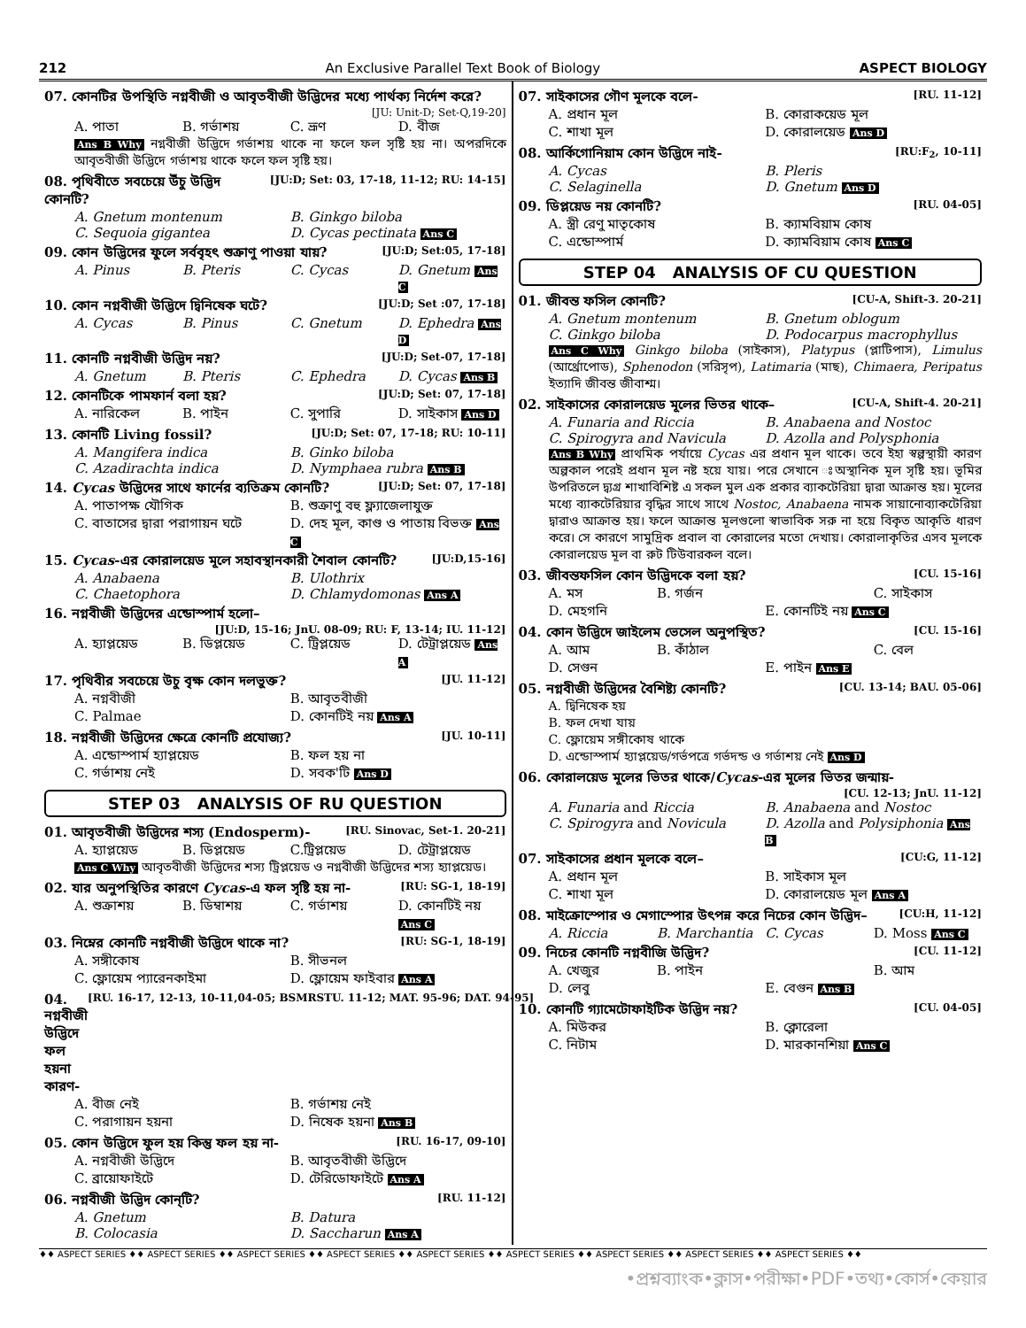212 An Exclusive Parallel Text Book of Biology ASPECT BIOLOGY
07. কোনটির উপস্থিতি নগ্নবীজী ও আবৃতবীজী উদ্ভিদের মধ্যে পার্থক্য নির্দেশ করে?
[JU: Unit-D; Set-Q,19-20]
A. পাতা B. গর্ভাশয় C. ভ্রূণ D. বীজ
Ans B Why নগ্নবীজী উদ্ভিদে গর্ভাশয় থাকে না ফলে ফল সৃষ্টি হয় না। অপরদিকে আবৃতবীজী উদ্ভিদে গর্ভাশয় থাকে ফলে ফল সৃষ্টি হয়।
08. পৃথিবীতে সবচেয়ে উঁচু উদ্ভিদ কোনটি? [JU:D; Set: 03, 17-18, 11-12; RU: 14-15]
A. Gnetum montenum B. Ginkgo biloba C. Sequoia gigantea D. Cycas pectinata Ans C
09. কোন উদ্ভিদের ফুলে সর্ববৃহৎ শুক্রাণু পাওয়া যায়? [JU:D; Set:05, 17-18]
A. Pinus B. Pteris C. Cycas D. Gnetum Ans C
10. কোন নগ্নবীজী উদ্ভিদে দ্বিনিষেক ঘটে? [JU:D; Set :07, 17-18]
A. Cycas B. Pinus C. Gnetum D. Ephedra Ans D
11. কোনটি নগ্নবীজী উদ্ভিদ নয়? [JU:D; Set-07, 17-18]
A. Gnetum B. Pteris C. Ephedra D. Cycas Ans B
12. কোনটিকে পামফার্ন বলা হয়? [JU:D; Set: 07, 17-18]
A. নারিকেল B. পাইন C. সুপারি D. সাইকাস Ans D
13. কোনটি Living fossil? [JU:D; Set: 07, 17-18; RU: 10-11]
A. Mangifera indica B. Ginko biloba C. Azadirachta indica D. Nymphaea rubra Ans B
14. Cycas উদ্ভিদের সাথে ফার্নের ব্যতিক্রম কোনটি? [JU:D; Set: 07, 17-18]
A. পাতাপক্ষ যৌগিক B. শুক্রাণু বহু ফ্ল্যাজেলাযুক্ত C. বাতাসের দ্বারা পরাগায়ন ঘটে D. দেহ মূল, কাণ্ড ও পাতায় বিভক্ত Ans C
15. Cycas-এর কোরালয়েড মূলে সহাবস্থানকারী শৈবাল কোনটি? [JU:D,15-16]
A. Anabaena B. Ulothrix C. Chaetophora D. Chlamydomonas Ans A
16. নগ্নবীজী উদ্ভিদের এন্ডোস্পার্ম হলো–
[JU:D, 15-16; JnU. 08-09; RU: F, 13-14; IU. 11-12]
A. হ্যাপ্লয়েড B. ডিপ্লয়েড C. ট্রিপ্লয়েড D. টেট্রাপ্লয়েড Ans A
17. পৃথিবীর সবচেয়ে উচু বৃক্ষ কোন দলভুক্ত? [JU. 11-12]
A. নগ্নবীজী B. আবৃতবীজী C. Palmae D. কোনটিই নয় Ans A
18. নগ্নবীজী উদ্ভিদের ক্ষেত্রে কোনটি প্রযোজ্য? [JU. 10-11]
A. এন্ডোস্পার্ম হ্যাপ্লয়েড B. ফল হয় না C. গর্ভাশয় নেই D. সবক'টি Ans D
STEP 03 ANALYSIS OF RU QUESTION
01. আবৃতবীজী উদ্ভিদের শস্য (Endosperm)- [RU. Sinovac, Set-1. 20-21]
A. হ্যাপ্লয়েড B. ডিপ্লয়েড C.ট্রিপ্লয়েড D. টেট্রাপ্লয়েড
Ans C Why আবৃতবীজী উদ্ভিদের শস্য ট্রিপ্লয়েড ও নগ্নবীজী উদ্ভিদের শস্য হ্যাপ্লয়েড।
02. যার অনুপস্থিতির কারণে Cycas-এ ফল সৃষ্টি হয় না- [RU: SG-1, 18-19]
A. শুক্রাশয় B. ডিম্বাশয় C. গর্ভাশয় D. কোনটিই নয় Ans C
03. নিম্নের কোনটি নগ্নবীজী উদ্ভিদে থাকে না? [RU: SG-1, 18-19]
A. সঙ্গীকোষ B. সীভনল C. ফ্লোয়েম প্যারেনকাইমা D. ফ্লোয়েম ফাইবার Ans A
04. নগ্নবীজী উদ্ভিদে ফল হয়না কারণ- [RU. 16-17, 12-13, 10-11,04-05; BSMRSTU. 11-12; MAT. 95-96; DAT. 94-95]
A. বীজ নেই B. গর্ভাশয় নেই C. পরাগায়ন হয়না D. নিষেক হয়না Ans B
05. কোন উদ্ভিদে ফুল হয় কিন্তু ফল হয় না- [RU. 16-17, 09-10]
A. নগ্নবীজী উদ্ভিদে B. আবৃতবীজী উদ্ভিদে C. ব্রায়োফাইটে D. টেরিডোফাইটে Ans A
06. নগ্নবীজী উদ্ভিদ কোন্‌টি? [RU. 11-12]
A. Gnetum B. Datura B. Colocasia D. Saccharun Ans A
07. সাইকাসের গৌণ মূলকে বলে- [RU. 11-12]
A. প্রধান মূল B. কোরাকয়েড মূল C. শাখা মূল D. কোরালয়েড Ans D
08. আর্কিগোনিয়াম কোন উদ্ভিদে নাই- [RU:F<sub>2</sub>, 10-11]
A. Cycas B. Pleris C. Selaginella D. Gnetum Ans D
09. ডিপ্লয়েড নয় কোনটি? [RU. 04-05]
A. স্ত্রী রেণু মাতৃকোষ B. ক্যামবিয়াম কোষ C. এন্ডোস্পার্ম D. ক্যামবিয়াম কোষ Ans C
STEP 04 ANALYSIS OF CU QUESTION
01. জীবন্ত ফসিল কোনটি? [CU-A, Shift-3. 20-21]
A. Gnetum montenum B. Gnetum oblogum C. Ginkgo biloba D. Podocarpus macrophyllus
Ans C Why Ginkgo biloba (সাইকাস), Platypus (প্লাটিপাস), Limulus (আর্থ্রোপোড), Sphenodon (সরিসৃপ), Latimaria (মাছ), Chimaera, Peripatus ইত্যাদি জীবন্ত জীবাশ্ম।
02. সাইকাসের কোরালয়েড মূলের ভিতর থাকে– [CU-A, Shift-4. 20-21]
A. Funaria and Riccia B. Anabaena and Nostoc C. Spirogyra and Navicula D. Azolla and Polysphonia
Ans B Why প্রাথমিক পর্যায়ে Cycas এর প্রধান মূল থাকে। তবে ইহা স্বল্পস্থায়ী কারণ অল্পকাল পরেই প্রধান মূল নষ্ট হয়ে যায়। পরে সেখানে ঃঅস্থানিক মূল সৃষ্টি হয়। ভূমির উপরিতলে দ্ব্যগ্র শাখাবিশিষ্ট এ সকল মুল এক প্রকার ব্যাকটেরিয়া দ্বারা আক্রান্ত হয়। মূলের মধ্যে ব্যাকটেরিয়ার বৃদ্ধির সাথে সাথে Nostoc, Anabaena নামক সায়ানোব্যাকটেরিয়া দ্বারাও আক্রান্ত হয়। ফলে আক্রান্ত মূলগুলো স্বাভাবিক সরু না হয়ে বিকৃত আকৃতি ধারণ করে। সে কারণে সামুদ্রিক প্রবাল বা কোরালের মতো দেখায়। কোরালাকৃতির এসব মূলকে কোরালয়েড মূল বা রুট টিউবারকল বলে।
03. জীবন্তফসিল কোন উদ্ভিদকে বলা হয়? [CU. 15-16]
A. মস B. গর্জন C. সাইকাস D. মেহগনি E. কোনটিই নয় Ans C
04. কোন উদ্ভিদে জাইলেম ভেসেল অনুপস্থিত? [CU. 15-16]
A. আম B. কাঁঠাল C. বেল D. সেগুন E. পাইন Ans E
05. নগ্নবীজী উদ্ভিদের বৈশিষ্ট্য কোনটি? [CU. 13-14; BAU. 05-06]
A. দ্বিনিষেক হয়
B. ফল দেখা যায়
C. ফ্লোয়েম সঙ্গীকোষ থাকে
D. এন্ডোস্পার্ম হ্যাপ্লয়েড/গর্ভপত্রে গর্ভদন্ড ও গর্ভাশয় নেই Ans D
06. কোরালয়েড মূলের ভিতর থাকে/Cycas-এর মূলের ভিতর জন্মায়-
[CU. 12-13; JnU. 11-12]
A. Funaria and Riccia B. Anabaena and Nostoc C. Spirogyra and Novicula D. Azolla and Polysiphonia Ans B
07. সাইকাসের প্রধান মূলকে বলে– [CU:G, 11-12]
A. প্রধান মূল B. সাইকাস মূল C. শাখা মূল D. কোরালয়েড মূল Ans A
08. মাইক্রোস্পোর ও মেগাস্পোর উৎপন্ন করে নিচের কোন উদ্ভিদ– [CU:H, 11-12]
A. Riccia B. Marchantia C. Cycas D. Moss Ans C
09. নিচের কোনটি নগ্নবীজি উদ্ভিদ? [CU. 11-12]
A. খেজুর B. পাইন B. আম D. লেবু E. বেগুন Ans B
10. কোনটি গ্যামেটোফাইটিক উদ্ভিদ নয়? [CU. 04-05]
A. মিউকর B. ক্লোরেলা C. নিটাম D. মারকানশিয়া Ans C
♦♦ ASPECT SERIES ♦♦ ASPECT SERIES ♦♦ ASPECT SERIES ♦♦ ASPECT SERIES ♦♦ ASPECT SERIES ♦♦ ASPECT SERIES ♦♦ ASPECT SERIES ♦♦ ASPECT SERIES ♦♦ ASPECT SERIES ♦♦
•প্রশ্নব্যাংক•ক্লাস•পরীক্ষা•PDF•তথ্য•কোর্স•কেয়ার